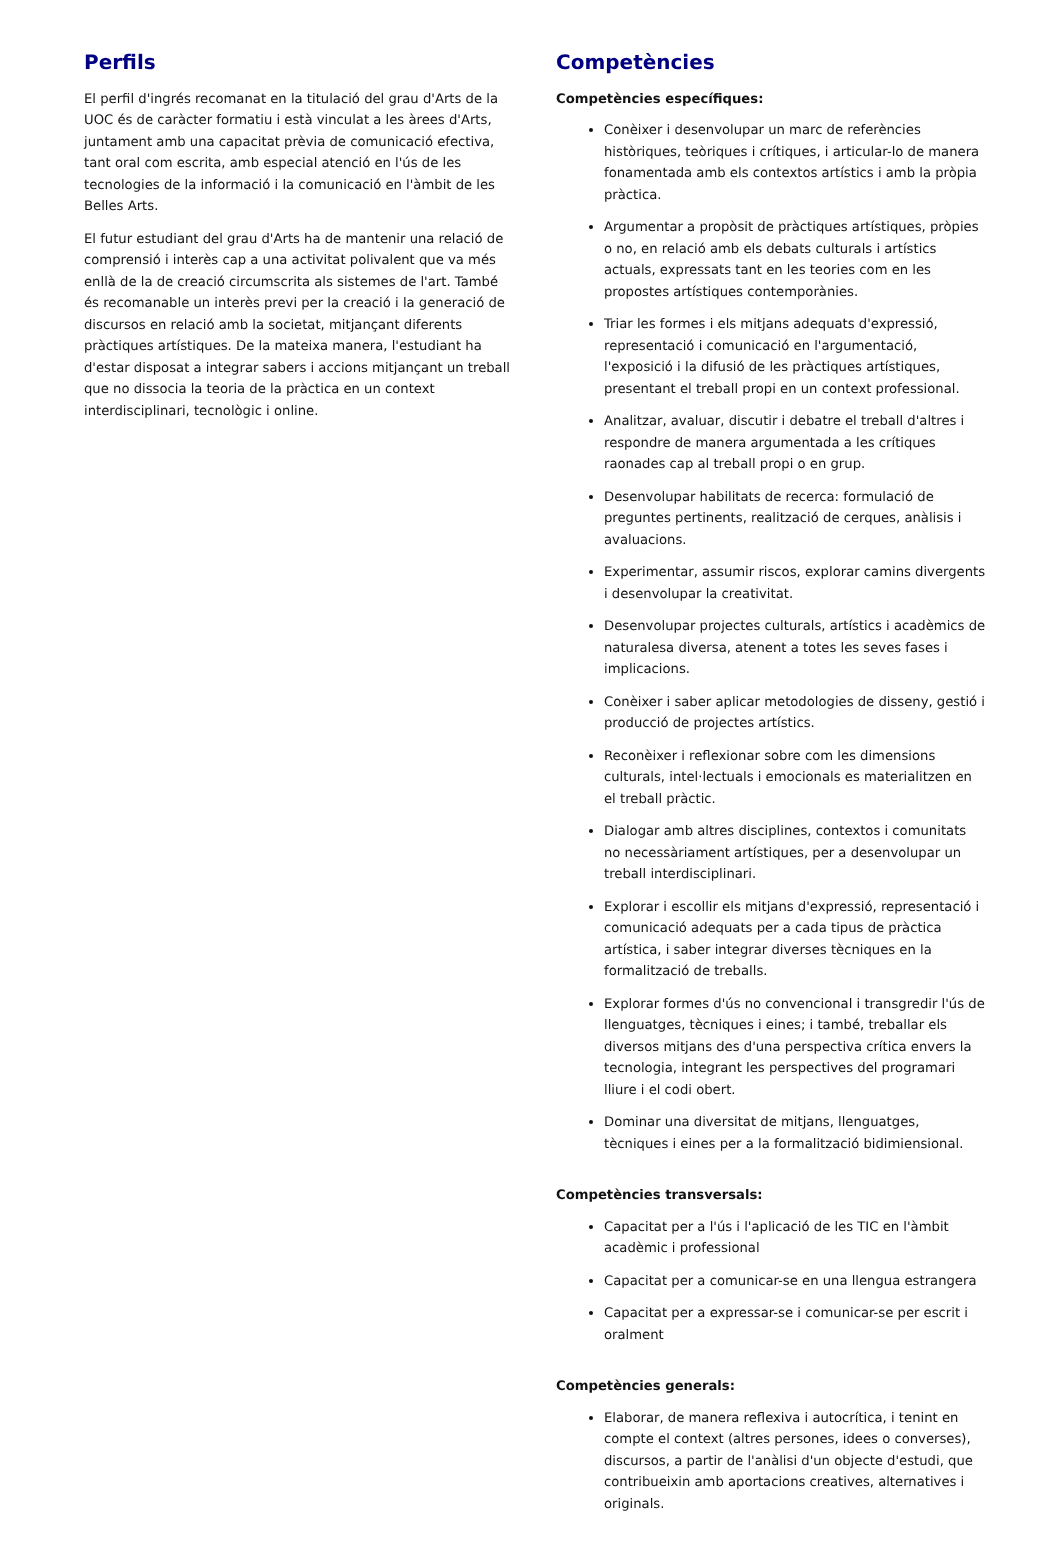Perfils
El perfil d'ingrés recomanat en la titulació del grau d'Arts de la UOC és de caràcter formatiu i està vinculat a les àrees d'Arts, juntament amb una capacitat prèvia de comunicació efectiva, tant oral com escrita, amb especial atenció en l'ús de les tecnologies de la informació i la comunicació en l'àmbit de les Belles Arts.
El futur estudiant del grau d'Arts ha de mantenir una relació de comprensió i interès cap a una activitat polivalent que va més enllà de la de creació circumscrita als sistemes de l'art. També és recomanable un interès previ per la creació i la generació de discursos en relació amb la societat, mitjançant diferents pràctiques artístiques. De la mateixa manera, l'estudiant ha d'estar disposat a integrar sabers i accions mitjançant un treball que no dissocia la teoria de la pràctica en un context interdisciplinari, tecnològic i online.
Competències
Competències específiques:
Conèixer i desenvolupar un marc de referències històriques, teòriques i crítiques, i articular-lo de manera fonamentada amb els contextos artístics i amb la pròpia pràctica.
Argumentar a propòsit de pràctiques artístiques, pròpies o no, en relació amb els debats culturals i artístics actuals, expressats tant en les teories com en les propostes artístiques contemporànies.
Triar les formes i els mitjans adequats d'expressió, representació i comunicació en l'argumentació, l'exposició i la difusió de les pràctiques artístiques, presentant el treball propi en un context professional.
Analitzar, avaluar, discutir i debatre el treball d'altres i respondre de manera argumentada a les crítiques raonades cap al treball propi o en grup.
Desenvolupar habilitats de recerca: formulació de preguntes pertinents, realització de cerques, anàlisis i avaluacions.
Experimentar, assumir riscos, explorar camins divergents i desenvolupar la creativitat.
Desenvolupar projectes culturals, artístics i acadèmics de naturalesa diversa, atenent a totes les seves fases i implicacions.
Conèixer i saber aplicar metodologies de disseny, gestió i producció de projectes artístics.
Reconèixer i reflexionar sobre com les dimensions culturals, intel·lectuals i emocionals es materialitzen en el treball pràctic.
Dialogar amb altres disciplines, contextos i comunitats no necessàriament artístiques, per a desenvolupar un treball interdisciplinari.
Explorar i escollir els mitjans d'expressió, representació i comunicació adequats per a cada tipus de pràctica artística, i saber integrar diverses tècniques en la formalització de treballs.
Explorar formes d'ús no convencional i transgredir l'ús de llenguatges, tècniques i eines; i també, treballar els diversos mitjans des d'una perspectiva crítica envers la tecnologia, integrant les perspectives del programari lliure i el codi obert.
Dominar una diversitat de mitjans, llenguatges, tècniques i eines per a la formalització bidimiensional.
Competències transversals:
Capacitat per a l'ús i l'aplicació de les TIC en l'àmbit acadèmic i professional
Capacitat per a comunicar-se en una llengua estrangera
Capacitat per a expressar-se i comunicar-se per escrit i oralment
Competències generals:
Elaborar, de manera reflexiva i autocrítica, i tenint en compte el context (altres persones, idees o converses), discursos, a partir de l'anàlisi d'un objecte d'estudi, que contribueixin amb aportacions creatives, alternatives i originals.